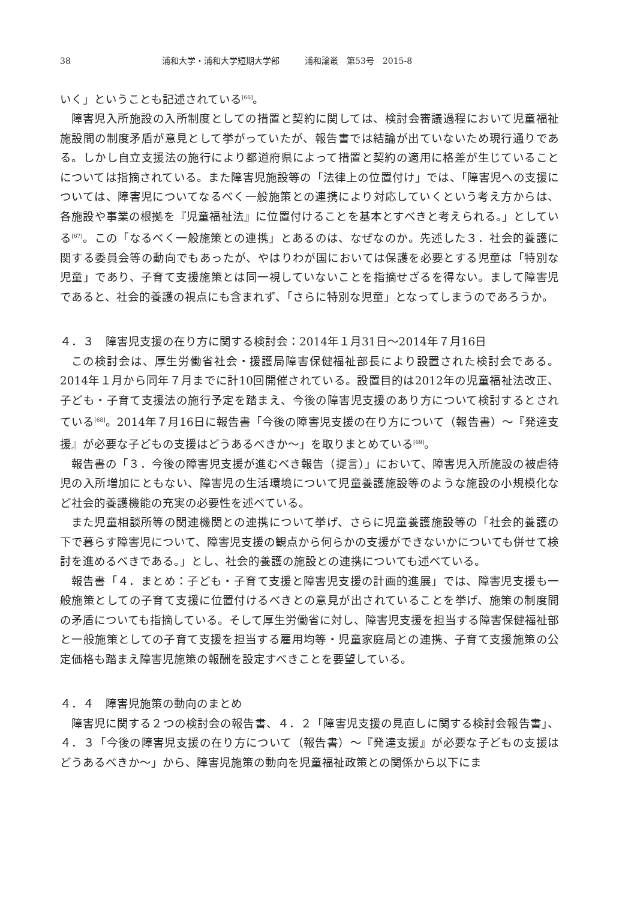38 浦和大学・浦和大学短期大学部　　　浦和論叢　第53号　2015-8
いく」ということも記述されている<sup>[66]</sup>。
障害児入所施設の入所制度としての措置と契約に関しては、検討会審議過程において児童福祉施設間の制度矛盾が意見として挙がっていたが、報告書では結論が出ていないため現行通りである。しかし自立支援法の施行により都道府県によって措置と契約の適用に格差が生じていることについては指摘されている。また障害児施設等の「法律上の位置付け」では、「障害児への支援については、障害児についてなるべく一般施策との連携により対応していくという考え方からは、各施設や事業の根拠を『児童福祉法』に位置付けることを基本とすべきと考えられる。」としている<sup>[67]</sup>。この「なるべく一般施策との連携」とあるのは、なぜなのか。先述した３．社会的養護に関する委員会等の動向でもあったが、やはりわが国においては保護を必要とする児童は「特別な児童」であり、子育て支援施策とは同一視していないことを指摘せざるを得ない。まして障害児であると、社会的養護の視点にも含まれず、「さらに特別な児童」となってしまうのであろうか。
４．３　障害児支援の在り方に関する検討会：2014年１月31日～2014年７月16日
この検討会は、厚生労働省社会・援護局障害保健福祉部長により設置された検討会である。2014年１月から同年７月までに計10回開催されている。設置目的は2012年の児童福祉法改正、子ども・子育て支援法の施行予定を踏まえ、今後の障害児支援のあり方について検討するとされている<sup>[68]</sup>。2014年７月16日に報告書「今後の障害児支援の在り方について（報告書）～『発達支援』が必要な子どもの支援はどうあるべきか～」を取りまとめている<sup>[69]</sup>。
報告書の「３．今後の障害児支援が進むべき報告（提言）」において、障害児入所施設の被虐待児の入所増加にともない、障害児の生活環境について児童養護施設等のような施設の小規模化など社会的養護機能の充実の必要性を述べている。
また児童相談所等の関連機関との連携について挙げ、さらに児童養護施設等の「社会的養護の下で暮らす障害児について、障害児支援の観点から何らかの支援ができないかについても併せて検討を進めるべきである。」とし、社会的養護の施設との連携についても述べている。
報告書「４．まとめ：子ども・子育て支援と障害児支援の計画的進展」では、障害児支援も一般施策としての子育て支援に位置付けるべきとの意見が出されていることを挙げ、施策の制度間の矛盾についても指摘している。そして厚生労働省に対し、障害児支援を担当する障害保健福祉部と一般施策としての子育て支援を担当する雇用均等・児童家庭局との連携、子育て支援施策の公定価格も踏まえ障害児施策の報酬を設定すべきことを要望している。
４．４　障害児施策の動向のまとめ
障害児に関する２つの検討会の報告書、４．２「障害児支援の見直しに関する検討会報告書」、４．３「今後の障害児支援の在り方について（報告書）～『発達支援』が必要な子どもの支援はどうあるべきか～」から、障害児施策の動向を児童福祉政策との関係から以下にま